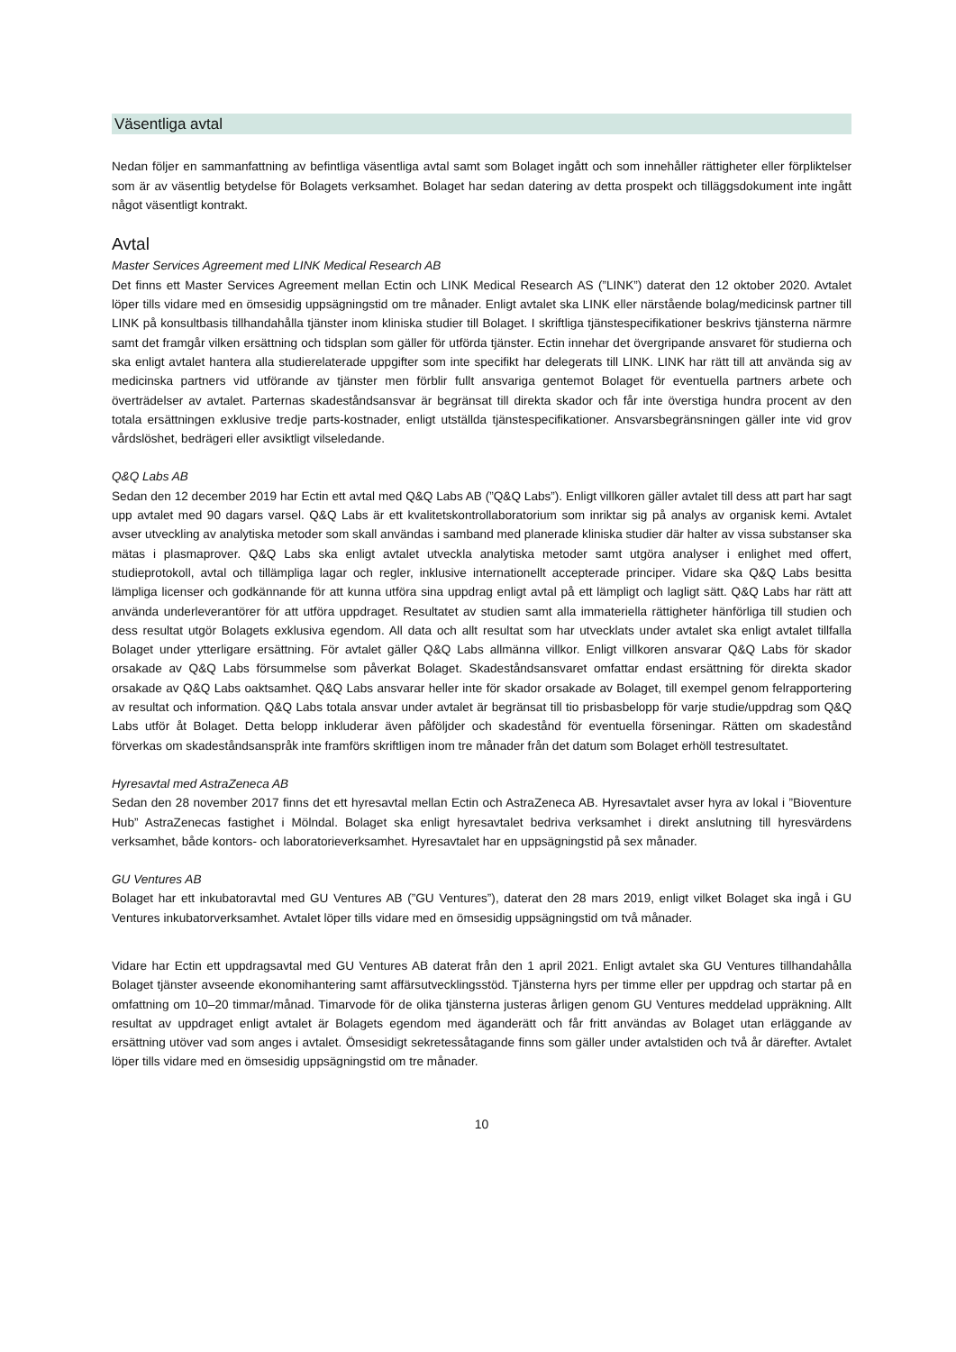Väsentliga avtal
Nedan följer en sammanfattning av befintliga väsentliga avtal samt som Bolaget ingått och som innehåller rättigheter eller förpliktelser som är av väsentlig betydelse för Bolagets verksamhet. Bolaget har sedan datering av detta prospekt och tilläggsdokument inte ingått något väsentligt kontrakt.
Avtal
Master Services Agreement med LINK Medical Research AB
Det finns ett Master Services Agreement mellan Ectin och LINK Medical Research AS (”LINK”) daterat den 12 oktober 2020. Avtalet löper tills vidare med en ömsesidig uppsägningstid om tre månader. Enligt avtalet ska LINK eller närstående bolag/medicinsk partner till LINK på konsultbasis tillhandahålla tjänster inom kliniska studier till Bolaget. I skriftliga tjänstespecifikationer beskrivs tjänsterna närmre samt det framgår vilken ersättning och tidsplan som gäller för utförda tjänster. Ectin innehar det övergripande ansvaret för studierna och ska enligt avtalet hantera alla studierelaterade uppgifter som inte specifikt har delegerats till LINK. LINK har rätt till att använda sig av medicinska partners vid utförande av tjänster men förblir fullt ansvariga gentemot Bolaget för eventuella partners arbete och överträdelser av avtalet. Parternas skadeståndsansvar är begränsat till direkta skador och får inte överstiga hundra procent av den totala ersättningen exklusive tredje parts-kostnader, enligt utställda tjänstespecifikationer. Ansvarsbegränsningen gäller inte vid grov vårdslöshet, bedrägeri eller avsiktligt vilseledande.
Q&Q Labs AB
Sedan den 12 december 2019 har Ectin ett avtal med Q&Q Labs AB (”Q&Q Labs”). Enligt villkoren gäller avtalet till dess att part har sagt upp avtalet med 90 dagars varsel. Q&Q Labs är ett kvalitetskontrollaboratorium som inriktar sig på analys av organisk kemi. Avtalet avser utveckling av analytiska metoder som skall användas i samband med planerade kliniska studier där halter av vissa substanser ska mätas i plasmaprover. Q&Q Labs ska enligt avtalet utveckla analytiska metoder samt utgöra analyser i enlighet med offert, studieprotokoll, avtal och tillämpliga lagar och regler, inklusive internationellt accepterade principer. Vidare ska Q&Q Labs besitta lämpliga licenser och godkännande för att kunna utföra sina uppdrag enligt avtal på ett lämpligt och lagligt sätt. Q&Q Labs har rätt att använda underleverantörer för att utföra uppdraget. Resultatet av studien samt alla immateriella rättigheter hänförliga till studien och dess resultat utgör Bolagets exklusiva egendom. All data och allt resultat som har utvecklats under avtalet ska enligt avtalet tillfalla Bolaget under ytterligare ersättning. För avtalet gäller Q&Q Labs allmänna villkor. Enligt villkoren ansvarar Q&Q Labs för skador orsakade av Q&Q Labs försummelse som påverkat Bolaget. Skadeståndsansvaret omfattar endast ersättning för direkta skador orsakade av Q&Q Labs oaktsamhet. Q&Q Labs ansvarar heller inte för skador orsakade av Bolaget, till exempel genom felrapportering av resultat och information. Q&Q Labs totala ansvar under avtalet är begränsat till tio prisbasbelopp för varje studie/uppdrag som Q&Q Labs utför åt Bolaget. Detta belopp inkluderar även påföljder och skadestånd för eventuella förseningar. Rätten om skadestånd förverkas om skadeståndsanspråk inte framförs skriftligen inom tre månader från det datum som Bolaget erhöll testresultatet.
Hyresavtal med AstraZeneca AB
Sedan den 28 november 2017 finns det ett hyresavtal mellan Ectin och AstraZeneca AB. Hyresavtalet avser hyra av lokal i ”Bioventure Hub” AstraZenecas fastighet i Mölndal. Bolaget ska enligt hyresavtalet bedriva verksamhet i direkt anslutning till hyresvärdens verksamhet, både kontors- och laboratorieverksamhet. Hyresavtalet har en uppsägningstid på sex månader.
GU Ventures AB
Bolaget har ett inkubatoravtal med GU Ventures AB (”GU Ventures”), daterat den 28 mars 2019, enligt vilket Bolaget ska ingå i GU Ventures inkubatorverksamhet. Avtalet löper tills vidare med en ömsesidig uppsägningstid om två månader.
Vidare har Ectin ett uppdragsavtal med GU Ventures AB daterat från den 1 april 2021. Enligt avtalet ska GU Ventures tillhandahålla Bolaget tjänster avseende ekonomihantering samt affärsutvecklingsstöd. Tjänsterna hyrs per timme eller per uppdrag och startar på en omfattning om 10–20 timmar/månad. Timarvode för de olika tjänsterna justeras årligen genom GU Ventures meddelad uppräkning. Allt resultat av uppdraget enligt avtalet är Bolagets egendom med äganderätt och får fritt användas av Bolaget utan erläggande av ersättning utöver vad som anges i avtalet. Ömsesidigt sekretessåtagande finns som gäller under avtalstiden och två år därefter. Avtalet löper tills vidare med en ömsesidig uppsägningstid om tre månader.
10